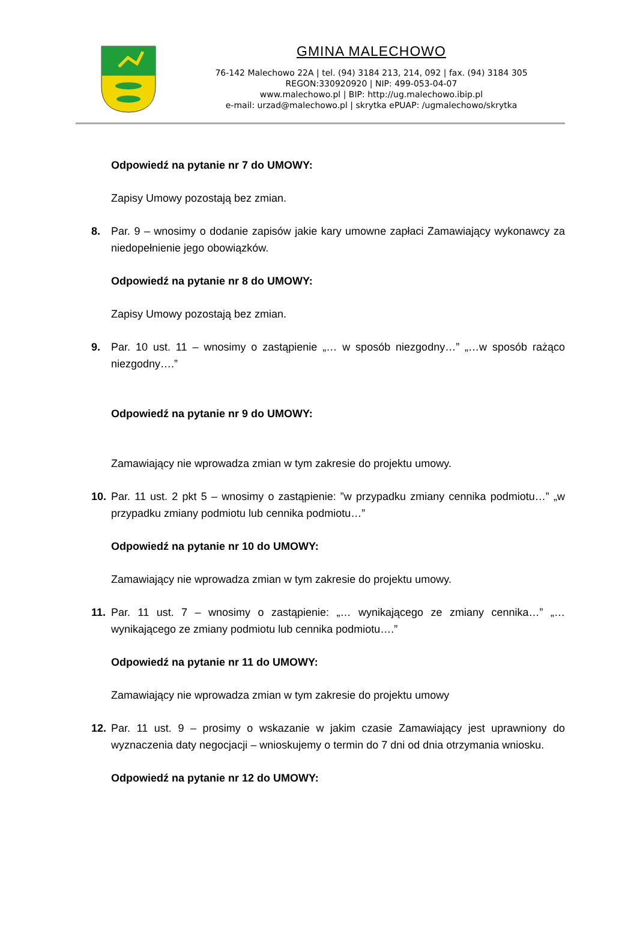GMINA MALECHOWO
76-142 Malechowo 22A | tel. (94) 3184 213, 214, 092 | fax. (94) 3184 305
REGON:330920920 | NIP: 499-053-04-07
www.malechowo.pl | BIP: http://ug.malechowo.ibip.pl
e-mail: urzad@malechowo.pl | skrytka ePUAP: /ugmalechowo/skrytka
Odpowiedź na pytanie nr 7 do UMOWY:
Zapisy Umowy pozostają bez zmian.
8. Par. 9 – wnosimy o dodanie zapisów jakie kary umowne zapłaci Zamawiający wykonawcy za niedopełnienie jego obowiązków.
Odpowiedź na pytanie nr 8 do UMOWY:
Zapisy Umowy pozostają bez zmian.
9. Par. 10 ust. 11 – wnosimy o zastąpienie „… w sposób niezgodny…” „…w sposób rażąco niezgodny….”
Odpowiedź na pytanie nr 9 do UMOWY:
Zamawiający nie wprowadza zmian w tym zakresie do projektu umowy.
10. Par. 11 ust. 2 pkt 5 – wnosimy o zastąpienie: ”w przypadku zmiany cennika podmiotu…” „w przypadku zmiany podmiotu lub cennika podmiotu…”
Odpowiedź na pytanie nr 10 do UMOWY:
Zamawiający nie wprowadza zmian w tym zakresie do projektu umowy.
11. Par. 11 ust. 7 – wnosimy o zastąpienie: „… wynikającego ze zmiany cennika…” „… wynikającego ze zmiany podmiotu lub cennika podmiotu….”
Odpowiedź na pytanie nr 11 do UMOWY:
Zamawiający nie wprowadza zmian w tym zakresie do projektu umowy
12. Par. 11 ust. 9 – prosimy o wskazanie w jakim czasie Zamawiający jest uprawniony do wyznaczenia daty negocjacji – wnioskujemy o termin do 7 dni od dnia otrzymania wniosku.
Odpowiedź na pytanie nr 12 do UMOWY: